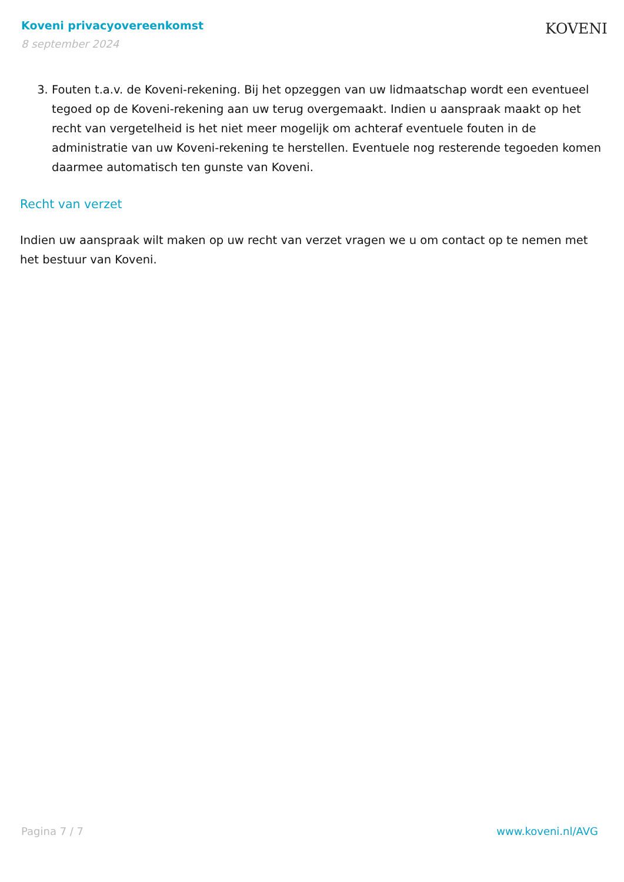Koveni privacyovereenkomst
8 september 2024
KOVENI
3. Fouten t.a.v. de Koveni-rekening. Bij het opzeggen van uw lidmaatschap wordt een eventueel tegoed op de Koveni-rekening aan uw terug overgemaakt. Indien u aanspraak maakt op het recht van vergetelheid is het niet meer mogelijk om achteraf eventuele fouten in de administratie van uw Koveni-rekening te herstellen. Eventuele nog resterende tegoeden komen daarmee automatisch ten gunste van Koveni.
Recht van verzet
Indien uw aanspraak wilt maken op uw recht van verzet vragen we u om contact op te nemen met het bestuur van Koveni.
Pagina 7 / 7 www.koveni.nl/AVG